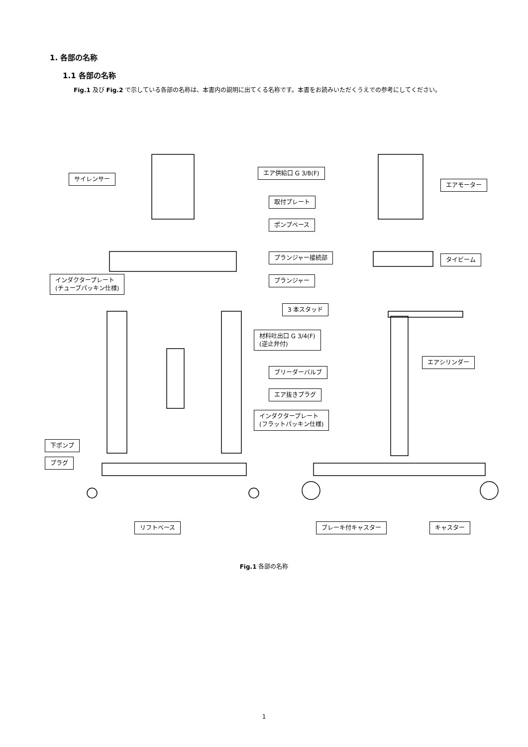1. 各部の名称
1.1 各部の名称
Fig.1 及び Fig.2 で示している各部の名称は、本書内の説明に出てくる名称です。本書をお読みいただくうえでの参考にしてください。
サイレンサー
エア供給口 G 3/8(F)
エアモーター
取付プレート
ポンプベース
プランジャー接続部 タイビーム
インダクタープレート
(チューブパッキン仕様)
プランジャー
3 本スタッド
材料吐出口 G 3/4(F)
(逆止弁付)
エアシリンダー
ブリーダーバルブ
エア抜きプラグ
インダクタープレート
(フラットパッキン仕様)
下ポンプ
プラグ
リフトベース ブレーキ付キャスター キャスター
Fig.1 各部の名称
1